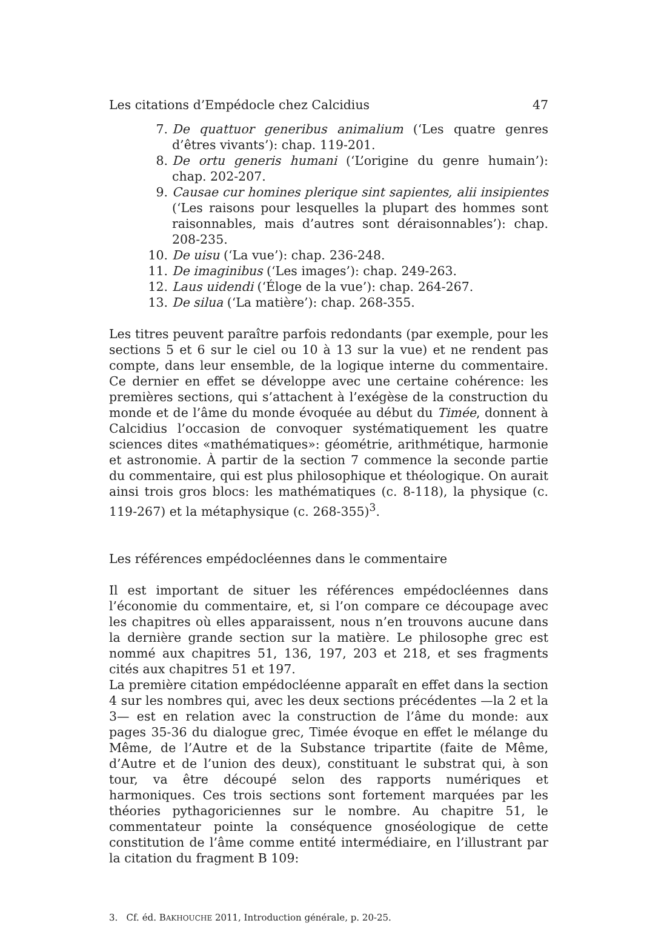Les citations d’Empédocle chez Calcidius 47
7. De quattuor generibus animalium (‘Les quatre genres d’êtres vivants’): chap. 119-201.
8. De ortu generis humani (‘L’origine du genre humain’): chap. 202-207.
9. Causae cur homines plerique sint sapientes, alii insipientes (‘Les raisons pour lesquelles la plupart des hommes sont raisonnables, mais d’autres sont déraisonnables’): chap. 208-235.
10. De uisu (‘La vue’): chap. 236-248.
11. De imaginibus (‘Les images’): chap. 249-263.
12. Laus uidendi (‘Éloge de la vue’): chap. 264-267.
13. De silua (‘La matière’): chap. 268-355.
Les titres peuvent paraître parfois redondants (par exemple, pour les sections 5 et 6 sur le ciel ou 10 à 13 sur la vue) et ne rendent pas compte, dans leur ensemble, de la logique interne du commentaire. Ce dernier en effet se développe avec une certaine cohérence: les premières sections, qui s’attachent à l’exégèse de la construction du monde et de l’âme du monde évoquée au début du Timée, donnent à Calcidius l’occasion de convoquer systématiquement les quatre sciences dites «mathématiques»: géométrie, arithmétique, harmonie et astronomie. À partir de la section 7 commence la seconde partie du commentaire, qui est plus philosophique et théologique. On aurait ainsi trois gros blocs: les mathématiques (c. 8-118), la physique (c. 119-267) et la métaphysique (c. 268-355)<sup>3</sup>.
Les références empédocléennes dans le commentaire
Il est important de situer les références empédocléennes dans l’économie du commentaire, et, si l’on compare ce découpage avec les chapitres où elles apparaissent, nous n’en trouvons aucune dans la dernière grande section sur la matière. Le philosophe grec est nommé aux chapitres 51, 136, 197, 203 et 218, et ses fragments cités aux chapitres 51 et 197.
La première citation empédocléenne apparaît en effet dans la section 4 sur les nombres qui, avec les deux sections précédentes —la 2 et la 3— est en relation avec la construction de l’âme du monde: aux pages 35-36 du dialogue grec, Timée évoque en effet le mélange du Même, de l’Autre et de la Substance tripartite (faite de Même, d’Autre et de l’union des deux), constituant le substrat qui, à son tour, va être découpé selon des rapports numériques et harmoniques. Ces trois sections sont fortement marquées par les théories pythagoriciennes sur le nombre. Au chapitre 51, le commentateur pointe la conséquence gnoséologique de cette constitution de l’âme comme entité intermédiaire, en l’illustrant par la citation du fragment B 109:
3. Cf. éd. BAKHOUCHE 2011, Introduction générale, p. 20-25.